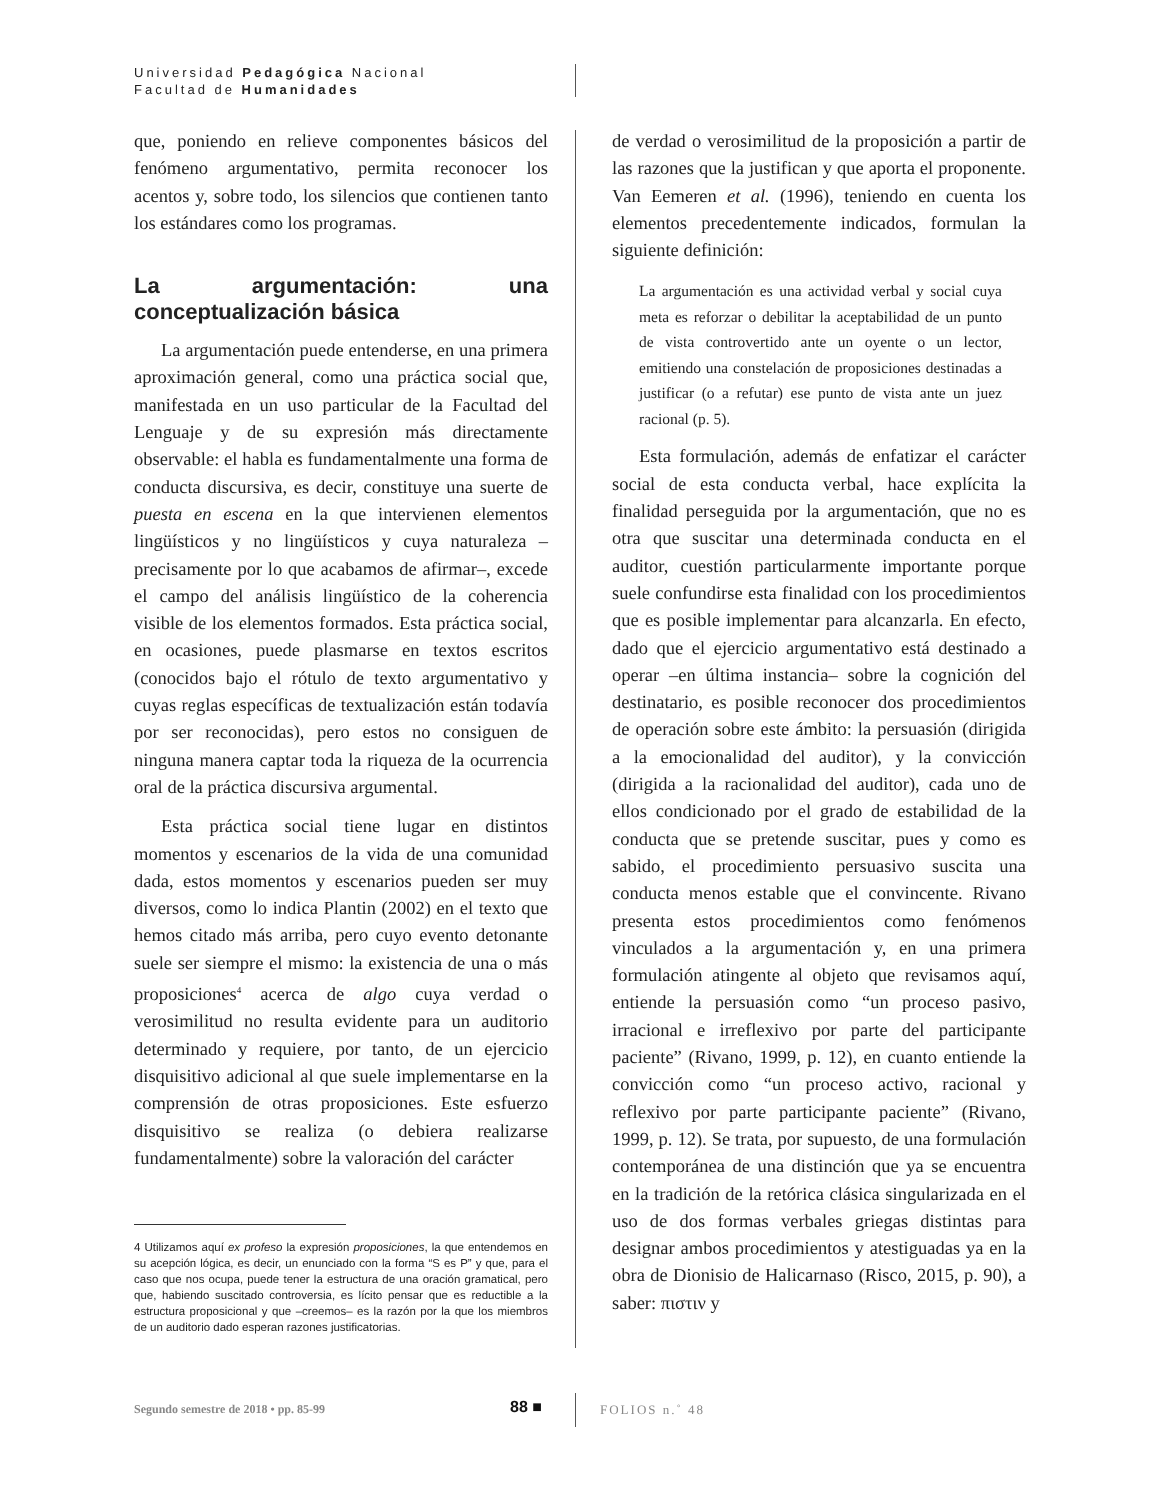Universidad Pedagógica Nacional
Facultad de Humanidades
que, poniendo en relieve componentes básicos del fenómeno argumentativo, permita reconocer los acentos y, sobre todo, los silencios que contienen tanto los estándares como los programas.
La argumentación: una conceptualización básica
La argumentación puede entenderse, en una primera aproximación general, como una práctica social que, manifestada en un uso particular de la Facultad del Lenguaje y de su expresión más directamente observable: el habla es fundamentalmente una forma de conducta discursiva, es decir, constituye una suerte de puesta en escena en la que intervienen elementos lingüísticos y no lingüísticos y cuya naturaleza –precisamente por lo que acabamos de afirmar–, excede el campo del análisis lingüístico de la coherencia visible de los elementos formados. Esta práctica social, en ocasiones, puede plasmarse en textos escritos (conocidos bajo el rótulo de texto argumentativo y cuyas reglas específicas de textualización están todavía por ser reconocidas), pero estos no consiguen de ninguna manera captar toda la riqueza de la ocurrencia oral de la práctica discursiva argumental.
Esta práctica social tiene lugar en distintos momentos y escenarios de la vida de una comunidad dada, estos momentos y escenarios pueden ser muy diversos, como lo indica Plantin (2002) en el texto que hemos citado más arriba, pero cuyo evento detonante suele ser siempre el mismo: la existencia de una o más proposiciones<sup>4</sup> acerca de algo cuya verdad o verosimilitud no resulta evidente para un auditorio determinado y requiere, por tanto, de un ejercicio disquisitivo adicional al que suele implementarse en la comprensión de otras proposiciones. Este esfuerzo disquisitivo se realiza (o debiera realizarse fundamentalmente) sobre la valoración del carácter
4 Utilizamos aquí ex profeso la expresión proposiciones, la que entendemos en su acepción lógica, es decir, un enunciado con la forma “S es P” y que, para el caso que nos ocupa, puede tener la estructura de una oración gramatical, pero que, habiendo suscitado controversia, es lícito pensar que es reductible a la estructura proposicional y que –creemos– es la razón por la que los miembros de un auditorio dado esperan razones justificatorias.
de verdad o verosimilitud de la proposición a partir de las razones que la justifican y que aporta el proponente. Van Eemeren et al. (1996), teniendo en cuenta los elementos precedentemente indicados, formulan la siguiente definición:
La argumentación es una actividad verbal y social cuya meta es reforzar o debilitar la aceptabilidad de un punto de vista controvertido ante un oyente o un lector, emitiendo una constelación de proposiciones destinadas a justificar (o a refutar) ese punto de vista ante un juez racional (p. 5).
Esta formulación, además de enfatizar el carácter social de esta conducta verbal, hace explícita la finalidad perseguida por la argumentación, que no es otra que suscitar una determinada conducta en el auditor, cuestión particularmente importante porque suele confundirse esta finalidad con los procedimientos que es posible implementar para alcanzarla. En efecto, dado que el ejercicio argumentativo está destinado a operar –en última instancia– sobre la cognición del destinatario, es posible reconocer dos procedimientos de operación sobre este ámbito: la persuasión (dirigida a la emocionalidad del auditor), y la convicción (dirigida a la racionalidad del auditor), cada uno de ellos condicionado por el grado de estabilidad de la conducta que se pretende suscitar, pues y como es sabido, el procedimiento persuasivo suscita una conducta menos estable que el convincente. Rivano presenta estos procedimientos como fenómenos vinculados a la argumentación y, en una primera formulación atingente al objeto que revisamos aquí, entiende la persuasión como “un proceso pasivo, irracional e irreflexivo por parte del participante paciente” (Rivano, 1999, p. 12), en cuanto entiende la convicción como “un proceso activo, racional y reflexivo por parte participante paciente” (Rivano, 1999, p. 12). Se trata, por supuesto, de una formulación contemporánea de una distinción que ya se encuentra en la tradición de la retórica clásica singularizada en el uso de dos formas verbales griegas distintas para designar ambos procedimientos y atestiguadas ya en la obra de Dionisio de Halicarnaso (Risco, 2015, p. 90), a saber: πιστιν y
Segundo semestre de 2018 • pp. 85-99
88 ■ FOLIOS n.˚ 48